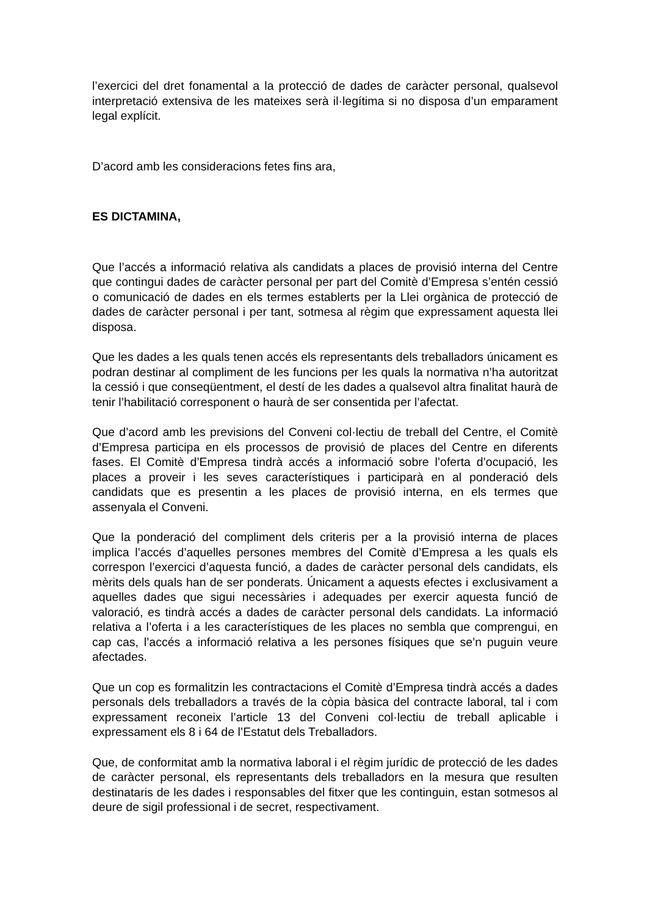l’exercici del dret fonamental a la protecció de dades de caràcter personal, qualsevol interpretació extensiva de les mateixes serà il·legítima si no disposa d’un emparament legal explícit.
D’acord amb les consideracions fetes fins ara,
ES DICTAMINA,
Que l’accés a informació relativa als candidats a places de provisió interna del Centre que contingui dades de caràcter personal per part del Comitè d’Empresa s’entén cessió o comunicació de dades en els termes establerts per la Llei orgànica de protecció de dades de caràcter personal i per tant, sotmesa al règim que expressament aquesta llei disposa.
Que les dades a les quals tenen accés els representants dels treballadors únicament es podran destinar al compliment de les funcions per les quals la normativa n’ha autoritzat la cessió i que conseqüentment, el destí de les dades a qualsevol altra finalitat haurà de tenir l’habilitació corresponent o haurà de ser consentida per l’afectat.
Que d’acord amb les previsions del Conveni col·lectiu de treball del Centre, el Comitè d’Empresa participa en els processos de provisió de places del Centre en diferents fases. El Comitè d’Empresa tindrà accés a informació sobre l’oferta d’ocupació, les places a proveir i les seves característiques i participarà en al ponderació dels candidats que es presentin a les places de provisió interna, en els termes que assenyala el Conveni.
Que la ponderació del compliment dels criteris per a la provisió interna de places implica l’accés d’aquelles persones membres del Comitè d’Empresa a les quals els correspon l’exercici d’aquesta funció, a dades de caràcter personal dels candidats, els mèrits dels quals han de ser ponderats. Únicament a aquests efectes i exclusivament a aquelles dades que sigui necessàries i adequades per exercir aquesta funció de valoració, es tindrà accés a dades de caràcter personal dels candidats. La informació relativa a l’oferta i a les característiques de les places no sembla que comprengui, en cap cas, l’accés a informació relativa a les persones físiques que se’n puguin veure afectades.
Que un cop es formalitzin les contractacions el Comitè d’Empresa tindrà accés a dades personals dels treballadors a través de la còpia bàsica del contracte laboral, tal i com expressament reconeix l’article 13 del Conveni col·lectiu de treball aplicable i expressament els 8 i 64 de l’Estatut dels Treballadors.
Que, de conformitat amb la normativa laboral i el règim jurídic de protecció de les dades de caràcter personal, els representants dels treballadors en la mesura que resulten destinataris de les dades i responsables del fitxer que les continguin, estan sotmesos al deure de sigil professional i de secret, respectivament.